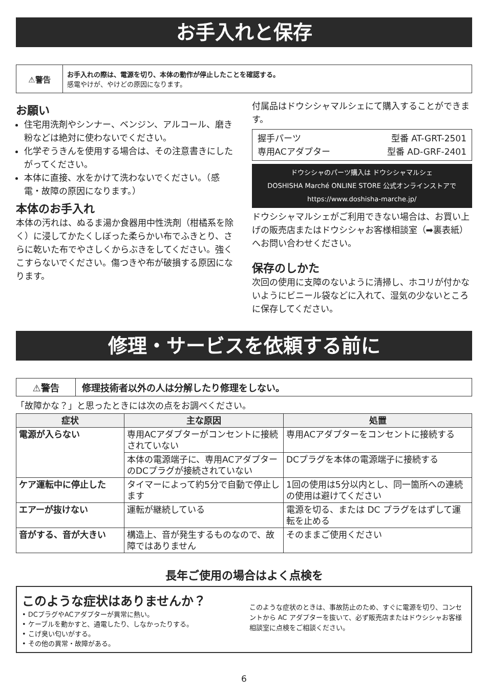お手入れと保存
⚠警告
お手入れの際は、電源を切り、本体の動作が停止したことを確認する。
感電やけが、やけどの原因になります。
お願い
住宅用洗剤やシンナー、ベンジン、アルコール、磨き粉などは絶対に使わないでください。
化学ぞうきんを使用する場合は、その注意書きにしたがってください。
本体に直接、水をかけて洗わないでください。（感電・故障の原因になります。）
本体のお手入れ
本体の汚れは、ぬるま湯か食器用中性洗剤（柑橘系を除く）に浸してかたくしぼった柔らかい布でふきとり、さらに乾いた布でやさしくからぶきをしてください。強くこすらないでください。傷つきや布が破損する原因になります。
付属品はドウシシャマルシェにて購入することができます。
握手パーツ 型番 AT-GRT-2501
専用ACアダプター 型番 AD-GRF-2401
ドウシシャのパーツ購入は ドウシシャマルシェ
DOSHISHA Marché ONLINE STORE 公式オンラインストアで
https://www.doshisha-marche.jp/
ドウシシャマルシェがご利用できない場合は、お買い上げの販売店またはドウシシャお客様相談室（➡裏表紙）へお問い合わせください。
保存のしかた
次回の使用に支障のないように清掃し、ホコリが付かないようにビニール袋などに入れて、湿気の少ないところに保存してください。
修理・サービスを依頼する前に
⚠警告
修理技術者以外の人は分解したり修理をしない。
「故障かな？」と思ったときには次の点をお調べください。
| 症状 | 主な原因 | 処置 |
| --- | --- | --- |
| 電源が入らない | 専用ACアダプターがコンセントに接続されていない | 専用ACアダプターをコンセントに接続する |
| | 本体の電源端子に、専用ACアダプターのDCプラグが接続されていない | DCプラグを本体の電源端子に接続する |
| ケア運転中に停止した | タイマーによって約5分で自動で停止します | 1回の使用は5分以内とし、同一箇所への連続の使用は避けてください |
| エアーが抜けない | 運転が継続している | 電源を切る、または DC プラグをはずして運転を止める |
| 音がする、音が大きい | 構造上、音が発生するものなので、故障ではありません | そのままご使用ください |
長年ご使用の場合はよく点検を
このような症状はありませんか？
• DCプラグやACアダプターが異常に熱い。
• ケーブルを動かすと、通電したり、しなかったりする。
• こげ臭い匂いがする。
• その他の異常・故障がある。
このような症状のときは、事故防止のため、すぐに電源を切り、コンセントから AC アダプターを抜いて、必ず販売店またはドウシシャお客様相談室に点検をご相談ください。
6